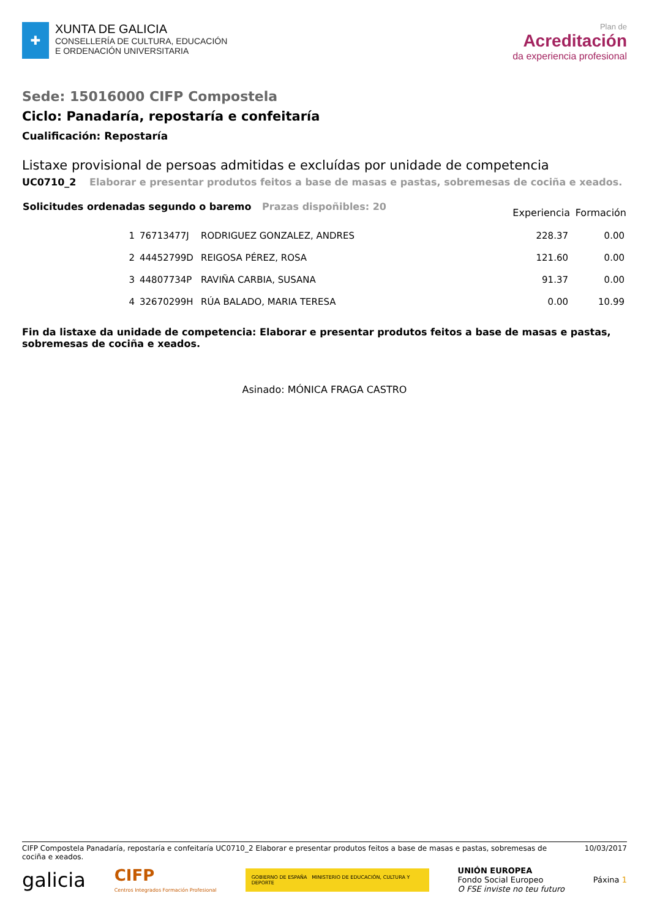✚
XUNTA DE GALICIA
CONSELLERÍA DE CULTURA, EDUCACIÓN
E ORDENACIÓN UNIVERSITARIA
Plan de
Acreditación
da experiencia profesional
Sede: 15016000 CIFP Compostela
Ciclo: Panadaría, repostaría e confeitaría
Cualificación: Repostaría
Listaxe provisional de persoas admitidas e excluídas por unidade de competencia
UC0710_2 Elaborar e presentar produtos feitos a base de masas e pastas, sobremesas de cociña e xeados.
| Solicitudes ordenadas segundo o baremo Prazas dispoñibles: 20 | | | Experiencia | Formación |
| --- | --- | --- | --- | --- |
| 1 | 76713477J | RODRIGUEZ GONZALEZ, ANDRES | 228.37 | 0.00 |
| 2 | 44452799D | REIGOSA PÉREZ, ROSA | 121.60 | 0.00 |
| 3 | 44807734P | RAVIÑA CARBIA, SUSANA | 91.37 | 0.00 |
| 4 | 32670299H | RÚA BALADO, MARIA TERESA | 0.00 | 10.99 |
Fin da listaxe da unidade de competencia: Elaborar e presentar produtos feitos a base de masas e pastas, sobremesas de cociña e xeados.
Asinado: MÓNICA FRAGA CASTRO
CIFP Compostela Panadaría, repostaría e confeitaría UC0710_2 Elaborar e presentar produtos feitos a base de masas e pastas, sobremesas de cociña e xeados.
10/03/2017
galicia
CIFP
Centros Integrados Formación Profesional
GOBIERNO DE ESPAÑA MINISTERIO DE EDUCACIÓN, CULTURA Y DEPORTE
UNIÓN EUROPEA
Fondo Social Europeo
O FSE inviste no teu futuro
Páxina 1